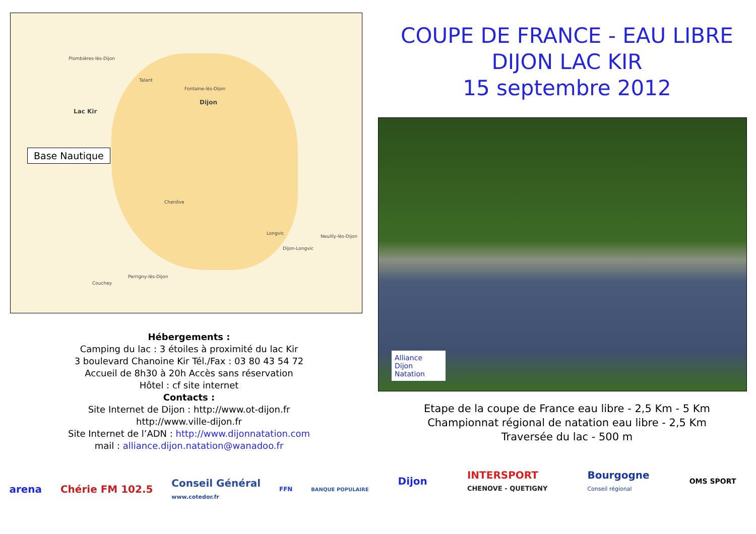Plombières-lès-Dijon
Talant
Fontaine-lès-Dijon
Dijon
Lac Kir
Chenôve
Longvic
Dijon-Longvic
Neuilly-lès-Dijon
Perrigny-lès-Dijon
Couchey
Base Nautique
Hébergements :
Camping du lac : 3 étoiles à proximité du lac Kir
3 boulevard Chanoine Kir Tél./Fax : 03 80 43 54 72
Accueil de 8h30 à 20h Accès sans réservation
Hôtel : cf site internet
Contacts :
Site Internet de Dijon : http://www.ot-dijon.fr
http://www.ville-dijon.fr
Site Internet de l’ADN : http://www.dijonnatation.com
mail : alliance.dijon.natation@wanadoo.fr
arena Chérie FM 102.5 Conseil Général
www.cotedor.fr FFN BANQUE POPULAIRE
COUPE DE FRANCE - EAU LIBRE
DIJON LAC KIR
15 septembre 2012
Alliance
Dijon Natation
Etape de la coupe de France eau libre - 2,5 Km - 5 Km
Championnat régional de natation eau libre - 2,5 Km
Traversée du lac - 500 m
Dijon INTERSPORT
CHENOVE - QUETIGNY Bourgogne
Conseil régional OMS SPORT